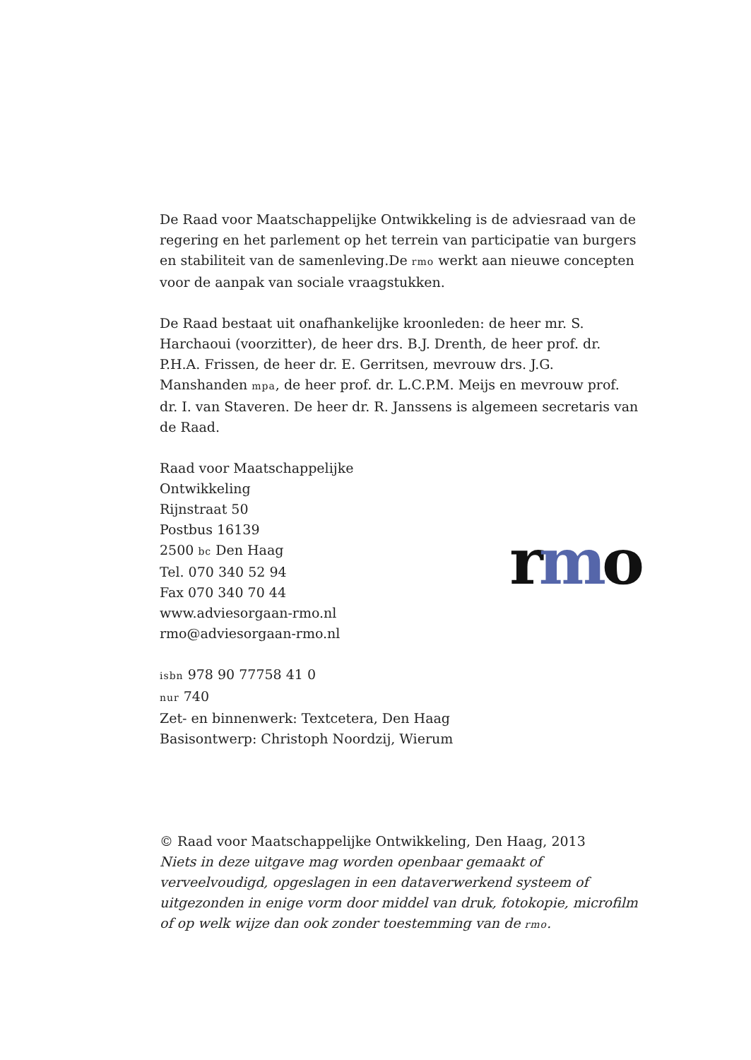De Raad voor Maatschappelijke Ontwikkeling is de adviesraad van de regering en het parlement op het terrein van participatie van burgers en stabiliteit van de samenleving.De rmo werkt aan nieuwe concepten voor de aanpak van sociale vraagstukken.
De Raad bestaat uit onafhankelijke kroonleden: de heer mr. S. Harchaoui (voorzitter), de heer drs. B.J. Drenth, de heer prof. dr. P.H.A. Frissen, de heer dr. E. Gerritsen, mevrouw drs. J.G. Manshanden mpa, de heer prof. dr. L.C.P.M. Meijs en mevrouw prof. dr. I. van Staveren. De heer dr. R. Janssens is algemeen secretaris van de Raad.
Raad voor Maatschappelijke Ontwikkeling
Rijnstraat 50
Postbus 16139
2500 bc Den Haag
Tel. 070 340 52 94
Fax 070 340 70 44
www.adviesorgaan-rmo.nl
rmo@adviesorgaan-rmo.nl
rmo
isbn 978 90 77758 41 0
nur 740
Zet- en binnenwerk: Textcetera, Den Haag
Basisontwerp: Christoph Noordzij, Wierum
© Raad voor Maatschappelijke Ontwikkeling, Den Haag, 2013
Niets in deze uitgave mag worden openbaar gemaakt of verveelvoudigd, opgeslagen in een dataverwerkend systeem of uitgezonden in enige vorm door middel van druk, fotokopie, microfilm of op welk wijze dan ook zonder toestemming van de rmo.